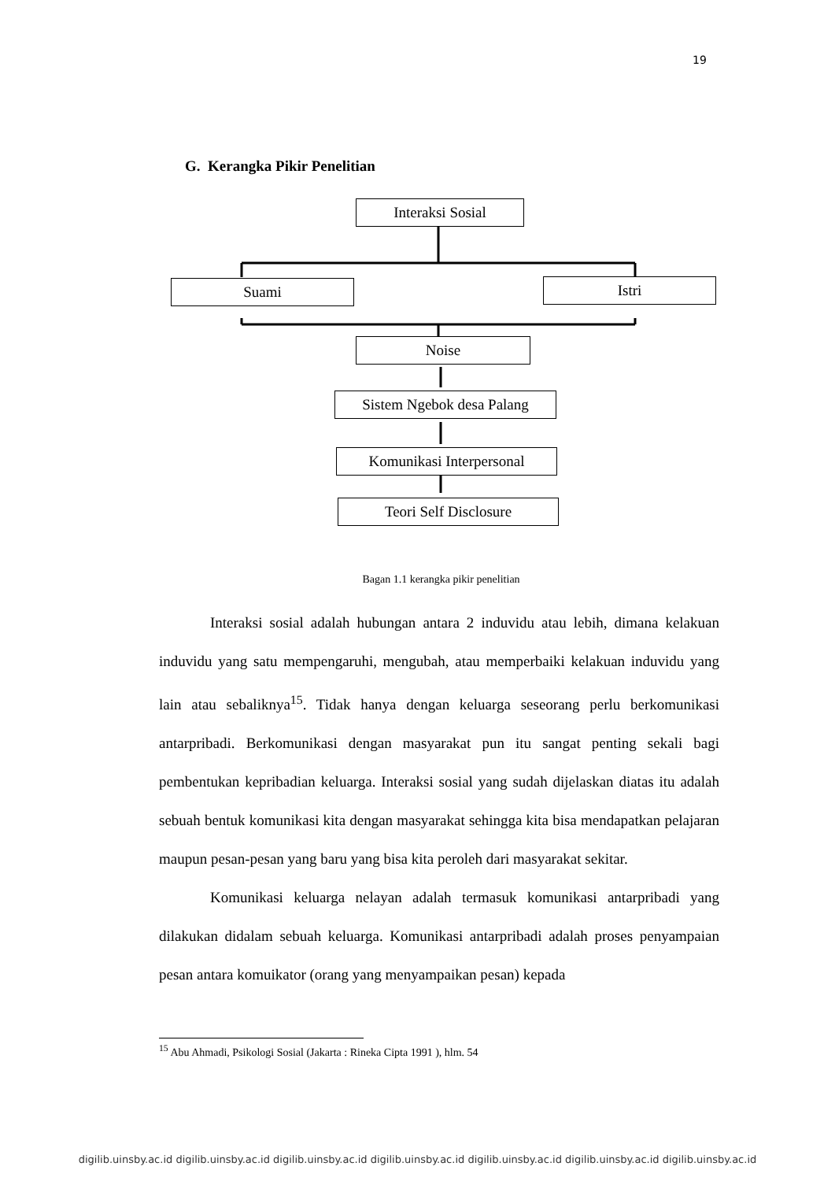19
G. Kerangka Pikir Penelitian
Interaksi Sosial
Suami Istri
Noise
Sistem Ngebok desa Palang
Komunikasi Interpersonal
Teori Self Disclosure
Bagan 1.1 kerangka pikir penelitian
Interaksi sosial adalah hubungan antara 2 induvidu atau lebih, dimana kelakuan induvidu yang satu mempengaruhi, mengubah, atau memperbaiki kelakuan induvidu yang lain atau sebaliknya<sup>15</sup>. Tidak hanya dengan keluarga seseorang perlu berkomunikasi antarpribadi. Berkomunikasi dengan masyarakat pun itu sangat penting sekali bagi pembentukan kepribadian keluarga. Interaksi sosial yang sudah dijelaskan diatas itu adalah sebuah bentuk komunikasi kita dengan masyarakat sehingga kita bisa mendapatkan pelajaran maupun pesan-pesan yang baru yang bisa kita peroleh dari masyarakat sekitar.
Komunikasi keluarga nelayan adalah termasuk komunikasi antarpribadi yang dilakukan didalam sebuah keluarga. Komunikasi antarpribadi adalah proses penyampaian pesan antara komuikator (orang yang menyampaikan pesan) kepada
<sup>15</sup> Abu Ahmadi, Psikologi Sosial (Jakarta : Rineka Cipta 1991 ), hlm. 54
digilib.uinsby.ac.id digilib.uinsby.ac.id digilib.uinsby.ac.id digilib.uinsby.ac.id digilib.uinsby.ac.id digilib.uinsby.ac.id digilib.uinsby.ac.id